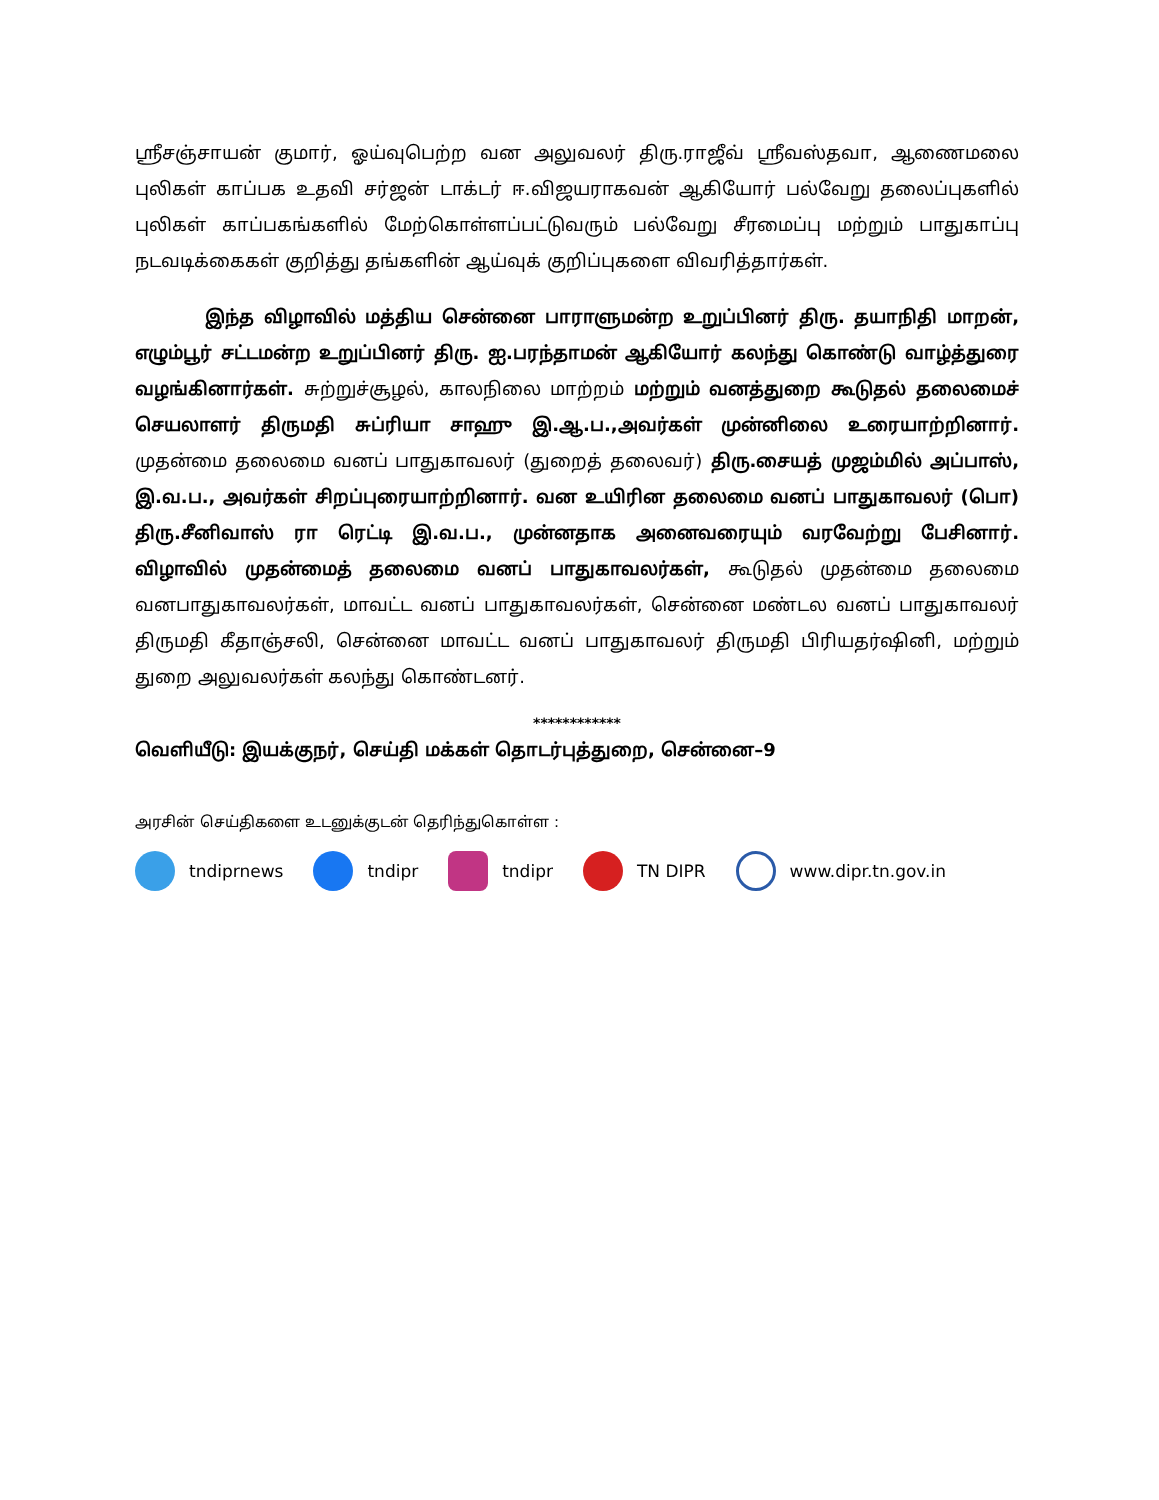ஸ்ரீசஞ்சாயன் குமார், ஓய்வுபெற்ற வன அலுவலர் திரு.ராஜீவ் ஸ்ரீவஸ்தவா, ஆணைமலை புலிகள் காப்பக உதவி சர்ஜன் டாக்டர் ஈ.விஜயராகவன் ஆகியோர் பல்வேறு தலைப்புகளில் புலிகள் காப்பகங்களில் மேற்கொள்ளப்பட்டுவரும் பல்வேறு சீரமைப்பு மற்றும் பாதுகாப்பு நடவடிக்கைகள் குறித்து தங்களின் ஆய்வுக் குறிப்புகளை விவரித்தார்கள்.
இந்த விழாவில் மத்திய சென்னை பாராளுமன்ற உறுப்பினர் திரு. தயாநிதி மாறன், எழும்பூர் சட்டமன்ற உறுப்பினர் திரு. ஐ.பரந்தாமன் ஆகியோர் கலந்து கொண்டு வாழ்த்துரை வழங்கினார்கள். சுற்றுச்சூழல், காலநிலை மாற்றம் மற்றும் வனத்துறை கூடுதல் தலைமைச் செயலாளர் திருமதி சுப்ரியா சாஹு இ.ஆ.ப.,அவர்கள் முன்னிலை உரையாற்றினார். முதன்மை தலைமை வனப் பாதுகாவலர் (துறைத் தலைவர்) திரு.சையத் முஜம்மில் அப்பாஸ், இ.வ.ப., அவர்கள் சிறப்புரையாற்றினார். வன உயிரின தலைமை வனப் பாதுகாவலர் (பொ) திரு.சீனிவாஸ் ரா ரெட்டி இ.வ.ப., முன்னதாக அனைவரையும் வரவேற்று பேசினார். விழாவில் முதன்மைத் தலைமை வனப் பாதுகாவலர்கள், கூடுதல் முதன்மை தலைமை வனபாதுகாவலர்கள், மாவட்ட வனப் பாதுகாவலர்கள், சென்னை மண்டல வனப் பாதுகாவலர் திருமதி கீதாஞ்சலி, சென்னை மாவட்ட வனப் பாதுகாவலர் திருமதி பிரியதர்ஷினி, மற்றும் துறை அலுவலர்கள் கலந்து கொண்டனர்.
************
வெளியீடு: இயக்குநர், செய்தி மக்கள் தொடர்புத்துறை, சென்னை–9
அரசின் செய்திகளை உடனுக்குடன் தெரிந்துகொள்ள :
tndiprnews tndipr tndipr TN DIPR www.dipr.tn.gov.in